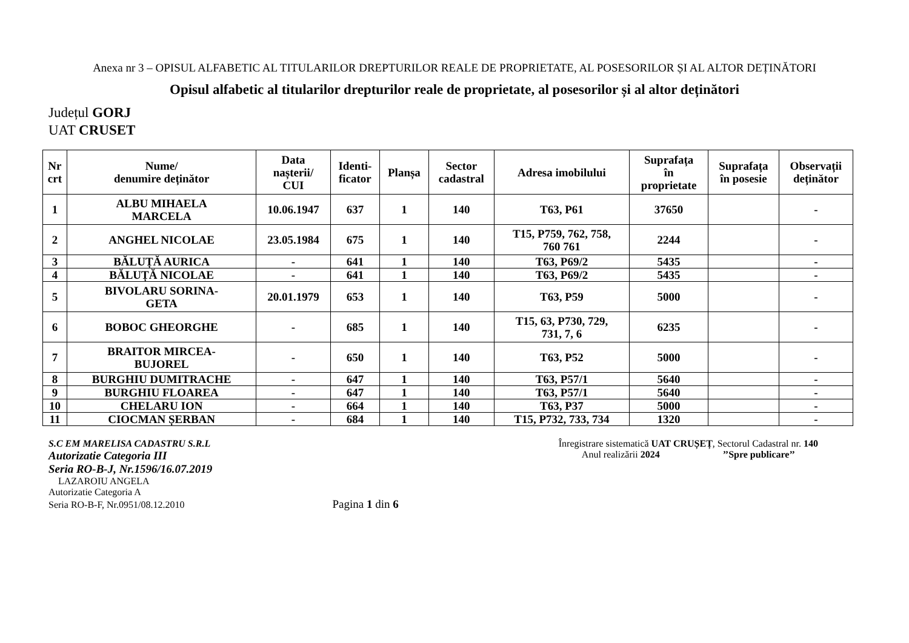Anexa nr 3 – OPISUL ALFABETIC AL TITULARILOR DREPTURILOR REALE DE PROPRIETATE, AL POSESORILOR ȘI AL ALTOR DEȚINĂTORI
Opisul alfabetic al titularilor drepturilor reale de proprietate, al posesorilor și al altor deținători
Județul GORJ
UAT CRUSET
| Nr crt | Nume/ denumire deținător | Data nașterii/ CUI | Identi- ficator | Planșa | Sector cadastral | Adresa imobilului | Suprafața în proprietate | Suprafața în posesie | Observații deținător |
| --- | --- | --- | --- | --- | --- | --- | --- | --- | --- |
| 1 | ALBU MIHAELA MARCELA | 10.06.1947 | 637 | 1 | 140 | T63, P61 | 37650 | | - |
| 2 | ANGHEL NICOLAE | 23.05.1984 | 675 | 1 | 140 | T15, P759, 762, 758, 760 761 | 2244 | | - |
| 3 | BĂLUȚĂ AURICA | - | 641 | 1 | 140 | T63, P69/2 | 5435 | | - |
| 4 | BĂLUȚĂ NICOLAE | - | 641 | 1 | 140 | T63, P69/2 | 5435 | | - |
| 5 | BIVOLARU SORINA- GETA | 20.01.1979 | 653 | 1 | 140 | T63, P59 | 5000 | | - |
| 6 | BOBOC GHEORGHE | - | 685 | 1 | 140 | T15, 63, P730, 729, 731, 7, 6 | 6235 | | - |
| 7 | BRAITOR MIRCEA- BUJOREL | - | 650 | 1 | 140 | T63, P52 | 5000 | | - |
| 8 | BURGHIU DUMITRACHE | - | 647 | 1 | 140 | T63, P57/1 | 5640 | | - |
| 9 | BURGHIU FLOAREA | - | 647 | 1 | 140 | T63, P57/1 | 5640 | | - |
| 10 | CHELARU ION | - | 664 | 1 | 140 | T63, P37 | 5000 | | - |
| 11 | CIOCMAN ȘERBAN | - | 684 | 1 | 140 | T15, P732, 733, 734 | 1320 | | - |
S.C EM MARELISA CADASTRU S.R.L
Autorizatie Categoria III
Seria RO-B-J, Nr.1596/16.07.2019
LAZAROIU ANGELA
Autorizatie Categoria A
Seria RO-B-F, Nr.0951/08.12.2010 Pagina 1 din 6
Înregistrare sistematică UAT CRUȘEȚ, Sectorul Cadastral nr. 140
Anul realizării 2024 ’’Spre publicare’’